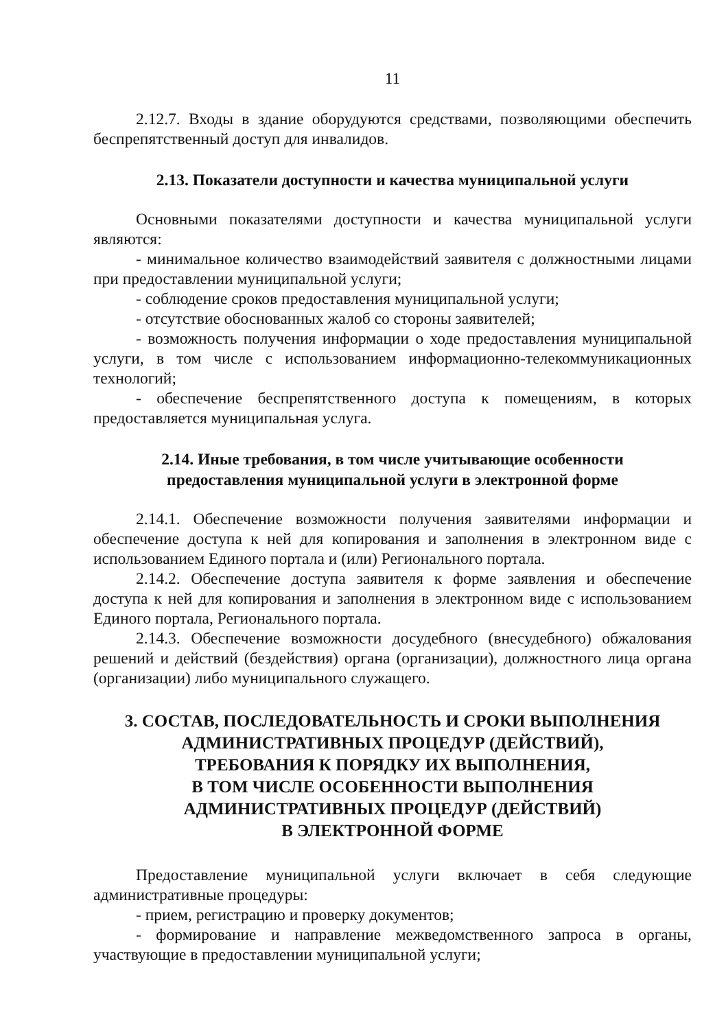11
2.12.7. Входы в здание оборудуются средствами, позволяющими обеспечить беспрепятственный доступ для инвалидов.
2.13. Показатели доступности и качества муниципальной услуги
Основными показателями доступности и качества муниципальной услуги являются:
- минимальное количество взаимодействий заявителя с должностными лицами при предоставлении муниципальной услуги;
- соблюдение сроков предоставления муниципальной услуги;
- отсутствие обоснованных жалоб со стороны заявителей;
- возможность получения информации о ходе предоставления муниципальной услуги, в том числе с использованием информационно-телекоммуникационных технологий;
- обеспечение беспрепятственного доступа к помещениям, в которых предоставляется муниципальная услуга.
2.14. Иные требования, в том числе учитывающие особенности
предоставления муниципальной услуги в электронной форме
2.14.1. Обеспечение возможности получения заявителями информации и обеспечение доступа к ней для копирования и заполнения в электронном виде с использованием Единого портала и (или) Регионального портала.
2.14.2. Обеспечение доступа заявителя к форме заявления и обеспечение доступа к ней для копирования и заполнения в электронном виде с использованием Единого портала, Регионального портала.
2.14.3. Обеспечение возможности досудебного (внесудебного) обжалования решений и действий (бездействия) органа (организации), должностного лица органа (организации) либо муниципального служащего.
3. СОСТАВ, ПОСЛЕДОВАТЕЛЬНОСТЬ И СРОКИ ВЫПОЛНЕНИЯ
АДМИНИСТРАТИВНЫХ ПРОЦЕДУР (ДЕЙСТВИЙ),
ТРЕБОВАНИЯ К ПОРЯДКУ ИХ ВЫПОЛНЕНИЯ,
В ТОМ ЧИСЛЕ ОСОБЕННОСТИ ВЫПОЛНЕНИЯ
АДМИНИСТРАТИВНЫХ ПРОЦЕДУР (ДЕЙСТВИЙ)
В ЭЛЕКТРОННОЙ ФОРМЕ
Предоставление муниципальной услуги включает в себя следующие административные процедуры:
- прием, регистрацию и проверку документов;
- формирование и направление межведомственного запроса в органы, участвующие в предоставлении муниципальной услуги;